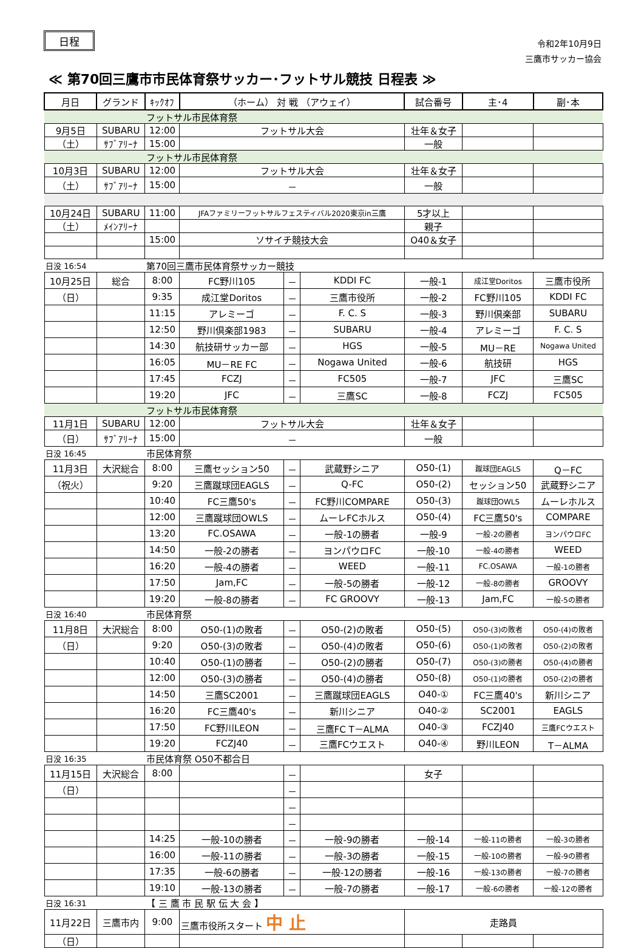日程
令和2年10月9日
三鷹市サッカー協会
≪ 第70回三鷹市市民体育祭サッカー･フットサル競技 日程表 ≫
| 月日 | グランド | ｷｯｸｵﾌ | （ホーム） 対 戦 （アウェイ） | | | 試合番号 | 主･4 | 副･本 |
| --- | --- | --- | --- | --- | --- | --- | --- | --- |
| | | フットサル市民体育祭 | | | | | | |
| 9月5日 | SUBARU | 12:00 | フットサル大会 | | | 壮年＆女子 | | |
| （土） | ｻﾌﾞｱﾘｰﾅ | 15:00 | | | | 一般 | | |
| | | フットサル市民体育祭 | | | | | | |
| 10月3日 | SUBARU | 12:00 | フットサル大会 | | | 壮年＆女子 | | |
| （土） | ｻﾌﾞｱﾘｰﾅ | 15:00 | － | | | 一般 | | |
| 10月24日 | SUBARU | 11:00 | JFAファミリーフットサルフェスティバル2020東京in三鷹 | | | 5才以上 | | |
| （土） | ﾒｲﾝｱﾘｰﾅ | | | | | 親子 | | |
| | | 15:00 | ソサイチ競技大会 | | | O40＆女子 | | |
| 日没 16:54 | | 第70回三鷹市民体育祭サッカー競技 | | | | | | |
| 10月25日 | 総合 | 8:00 | FC野川105 | － | KDDI FC | 一般-1 | 成江堂Doritos | 三鷹市役所 |
| （日） | | 9:35 | 成江堂Doritos | － | 三鷹市役所 | 一般-2 | FC野川105 | KDDI FC |
| | | 11:15 | アレミーゴ | － | F. C. S | 一般-3 | 野川倶楽部 | SUBARU |
| | | 12:50 | 野川倶楽部1983 | － | SUBARU | 一般-4 | アレミーゴ | F. C. S |
| | | 14:30 | 航技研サッカー部 | － | HGS | 一般-5 | MU－RE | Nogawa United |
| | | 16:05 | MU－RE FC | － | Nogawa United | 一般-6 | 航技研 | HGS |
| | | 17:45 | FCZJ | － | FC505 | 一般-7 | JFC | 三鷹SC |
| | | 19:20 | JFC | － | 三鷹SC | 一般-8 | FCZJ | FC505 |
| | | フットサル市民体育祭 | | | | | | |
| 11月1日 | SUBARU | 12:00 | フットサル大会 | | | 壮年＆女子 | | |
| （日） | ｻﾌﾞｱﾘｰﾅ | 15:00 | － | | | 一般 | | |
| 日没 16:45 | | 市民体育祭 | | | | | | |
| 11月3日 | 大沢総合 | 8:00 | 三鷹セッション50 | － | 武蔵野シニア | O50-(1) | 蹴球団EAGLS | Q－FC |
| （祝火） | | 9:20 | 三鷹蹴球団EAGLS | － | Q-FC | O50-(2) | セッション50 | 武蔵野シニア |
| | | 10:40 | FC三鷹50's | － | FC野川COMPARE | O50-(3) | 蹴球団OWLS | ムーレホルス |
| | | 12:00 | 三鷹蹴球団OWLS | － | ムーレFCホルス | O50-(4) | FC三鷹50's | COMPARE |
| | | 13:20 | FC.OSAWA | － | 一般-1の勝者 | 一般-9 | 一般-2の勝者 | ヨンパウロFC |
| | | 14:50 | 一般-2の勝者 | － | ヨンパウロFC | 一般-10 | 一般-4の勝者 | WEED |
| | | 16:20 | 一般-4の勝者 | － | WEED | 一般-11 | FC.OSAWA | 一般-1の勝者 |
| | | 17:50 | Jam,FC | － | 一般-5の勝者 | 一般-12 | 一般-8の勝者 | GROOVY |
| | | 19:20 | 一般-8の勝者 | － | FC GROOVY | 一般-13 | Jam,FC | 一般-5の勝者 |
| 日没 16:40 | | 市民体育祭 | | | | | | |
| 11月8日 | 大沢総合 | 8:00 | O50-(1)の敗者 | － | O50-(2)の敗者 | O50-(5) | O50-(3)の敗者 | O50-(4)の敗者 |
| （日） | | 9:20 | O50-(3)の敗者 | － | O50-(4)の敗者 | O50-(6) | O50-(1)の敗者 | O50-(2)の敗者 |
| | | 10:40 | O50-(1)の勝者 | － | O50-(2)の勝者 | O50-(7) | O50-(3)の勝者 | O50-(4)の勝者 |
| | | 12:00 | O50-(3)の勝者 | － | O50-(4)の勝者 | O50-(8) | O50-(1)の勝者 | O50-(2)の勝者 |
| | | 14:50 | 三鷹SC2001 | － | 三鷹蹴球団EAGLS | O40-① | FC三鷹40's | 新川シニア |
| | | 16:20 | FC三鷹40's | － | 新川シニア | O40-② | SC2001 | EAGLS |
| | | 17:50 | FC野川LEON | － | 三鷹FC T－ALMA | O40-③ | FCZJ40 | 三鷹FCウエスト |
| | | 19:20 | FCZJ40 | － | 三鷹FCウエスト | O40-④ | 野川LEON | T－ALMA |
| 日没 16:35 | | 市民体育祭 O50不都合日 | | | | | | |
| 11月15日 | 大沢総合 | 8:00 | | － | | 女子 | | |
| （日） | | | | － | | | | |
| | | | | － | | | | |
| | | | | － | | | | |
| | | 14:25 | 一般-10の勝者 | － | 一般-9の勝者 | 一般-14 | 一般-11の勝者 | 一般-3の勝者 |
| | | 16:00 | 一般-11の勝者 | － | 一般-3の勝者 | 一般-15 | 一般-10の勝者 | 一般-9の勝者 |
| | | 17:35 | 一般-6の勝者 | － | 一般-12の勝者 | 一般-16 | 一般-13の勝者 | 一般-7の勝者 |
| | | 19:10 | 一般-13の勝者 | － | 一般-7の勝者 | 一般-17 | 一般-6の勝者 | 一般-12の勝者 |
| 日没 16:31 | | 【 三 鷹 市 民 駅 伝 大 会 】 | | | | | | |
| 11月22日 | 三鷹市内 | 9:00 | 三鷹市役所スタート 中 止 | | | 走路員 | | |
| （日） | | | | | | | | |